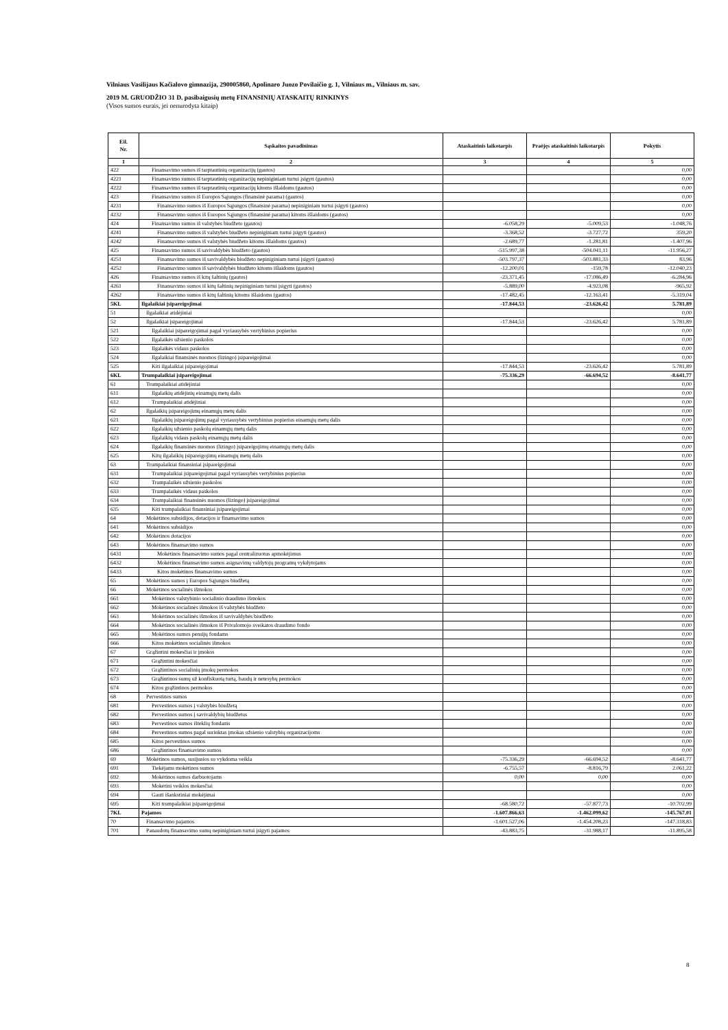Vilniaus Vasilijaus Kačialovo gimnazija, 290005860, Apolinaro Juozo Povilaičio g. 1, Vilniaus m., Vilniaus m. sav.
2019 M. GRUODŽIO 31 D. pasibaigusių metų FINANSINIŲ ATASKAITŲ RINKINYS
(Visos sumos eurais, jei nenurodyta kitaip)
| Eil. Nr. | Sąskaitos pavadinimas | Ataskaitinis laikotarpis | Praėjęs ataskaitinis laikotarpis | Pokytis |
| --- | --- | --- | --- | --- |
| 1 | 2 | 3 | 4 | 5 |
| 422 | Finansavimo sumos iš tarptautinių organizacijų (gautos) | | | 0,00 |
| 4221 | Finansavimo sumos iš tarptautinių organizacijų nepiniginiam turtui įsigyti (gautos) | | | 0,00 |
| 4222 | Finansavimo sumos iš tarptautinių organizacijų kitoms išlaidoms (gautos) | | | 0,00 |
| 423 | Finansavimo sumos iš Europos Sąjungos (finansinė parama) (gautos) | | | 0,00 |
| 4231 | Finansavimo sumos iš Europos Sąjungos (finansinė parama) nepiniginiam turtui įsigyti (gautos) | | | 0,00 |
| 4232 | Finansavimo sumos iš Europos Sąjungos (finansinė parama) kitoms išlaidoms (gautos) | | | 0,00 |
| 424 | Finansavimo sumos iš valstybės biudžeto (gautos) | -6.058,29 | -5.009,53 | -1.048,76 |
| 4241 | Finansavimo sumos iš valstybės biudžeto nepiniginiam turtui įsigyti (gautos) | -3.368,52 | -3.727,72 | 359,20 |
| 4242 | Finansavimo sumos iš valstybės biudžeto kitoms išlaidoms (gautos) | -2.689,77 | -1.281,81 | -1.407,96 |
| 425 | Finansavimo sumos iš savivaldybės biudžeto (gautos) | -515.997,38 | -504.041,11 | -11.956,27 |
| 4251 | Finansavimo sumos iš savivaldybės biudžeto nepiniginiam turtui įsigyti (gautos) | -503.797,37 | -503.881,33 | 83,96 |
| 4252 | Finansavimo sumos iš savivaldybės biudžeto kitoms išlaidoms (gautos) | -12.200,01 | -159,78 | -12.040,23 |
| 426 | Finansavimo sumos iš kitų šaltinių (gautos) | -23.371,45 | -17.086,49 | -6.284,96 |
| 4261 | Finansavimo sumos iš kitų šaltinių nepiniginiam turtui įsigyti (gautos) | -5.889,00 | -4.923,08 | -965,92 |
| 4262 | Finansavimo sumos iš kitų šaltinių kitoms išlaidoms (gautos) | -17.482,45 | -12.163,41 | -5.319,04 |
| 5KL | Ilgalaikiai įsipareigojimai | -17.844,53 | -23.626,42 | 5.781,89 |
| 51 | Ilgalaikiai atidėjiniai | | | 0,00 |
| 52 | Ilgalaikiai įsipareigojimai | -17.844,53 | -23.626,42 | 5.781,89 |
| 521 | Ilgalaikiai įsipareigojimai pagal vyriausybės vertybinius popierius | | | 0,00 |
| 522 | Ilgalaikės užsienio paskolos | | | 0,00 |
| 523 | Ilgalaikės vidaus paskolos | | | 0,00 |
| 524 | Ilgalaikiai finansinės nuomos (lizingo) įsipareigojimai | | | 0,00 |
| 525 | Kiti ilgalaikiai įsipareigojimai | -17.844,53 | -23.626,42 | 5.781,89 |
| 6KL | Trumpalaikiai įsipareigojimai | -75.336,29 | -66.694,52 | -8.641,77 |
| 61 | Trumpalaikiai atidėjiniai | | | 0,00 |
| 611 | Ilgalaikių atidėjinių einamųjų metų dalis | | | 0,00 |
| 612 | Trumpalaikiai atidėjiniai | | | 0,00 |
| 62 | Ilgalaikių įsipareigojimų einamųjų metų dalis | | | 0,00 |
| 621 | Ilgalaikių įsipareigojimų pagal vyriausybės vertybinius popierius einamųjų metų dalis | | | 0,00 |
| 622 | Ilgalaikių užsienio paskolų einamųjų metų dalis | | | 0,00 |
| 623 | Ilgalaikių vidaus paskolų einamųjų metų dalis | | | 0,00 |
| 624 | Ilgalaikių finansinės nuomos (lizingo) įsipareigojimų einamųjų metų dalis | | | 0,00 |
| 625 | Kitų ilgalaikių įsipareigojimų einamųjų metų dalis | | | 0,00 |
| 63 | Trumpalaikiai finansiniai įsipareigojimai | | | 0,00 |
| 631 | Trumpalaikiai įsipareigojimai pagal vyriausybės vertybinius popierius | | | 0,00 |
| 632 | Trumpalaikės užsienio paskolos | | | 0,00 |
| 633 | Trumpalaikės vidaus paskolos | | | 0,00 |
| 634 | Trumpalaikiai finansinės nuomos (lizingo) įsipareigojimai | | | 0,00 |
| 635 | Kiti trumpalaikiai finansiniai įsipareigojimai | | | 0,00 |
| 64 | Mokėtinos subsidijos, dotacijos ir finansavimo sumos | | | 0,00 |
| 641 | Mokėtinos subsidijos | | | 0,00 |
| 642 | Mokėtinos dotacijos | | | 0,00 |
| 643 | Mokėtinos finansavimo sumos | | | 0,00 |
| 6431 | Mokėtinos finansavimo sumos pagal centralizuotus apmokėjimus | | | 0,00 |
| 6432 | Mokėtinos finansavimo sumos asignavimų valdytojų programų vykdytojams | | | 0,00 |
| 6433 | Kitos mokėtinos finansavimo sumos | | | 0,00 |
| 65 | Mokėtinos sumos į Europos Sąjungos biudžetą | | | 0,00 |
| 66 | Mokėtinos socialinės išmokos | | | 0,00 |
| 661 | Mokėtinos valstybinio socialinio draudimo išmokos | | | 0,00 |
| 662 | Mokėtinos socialinės išmokos iš valstybės biudžeto | | | 0,00 |
| 663 | Mokėtinos socialinės išmokos iš savivaldybės biudžeto | | | 0,00 |
| 664 | Mokėtinos socialinės išmokos iš Privalomojo sveikatos draudimo fondo | | | 0,00 |
| 665 | Mokėtinos sumos pensijų fondams | | | 0,00 |
| 666 | Kitos mokėtinos socialinės išmokos | | | 0,00 |
| 67 | Grąžintini mokesčiai ir įmokos | | | 0,00 |
| 671 | Grąžintini mokesčiai | | | 0,00 |
| 672 | Grąžintinos socialinių įmokų permokos | | | 0,00 |
| 673 | Grąžintinos sumų už konfiskuotą turtą, baudų ir netesybų permokos | | | 0,00 |
| 674 | Kitos grąžintinos permokos | | | 0,00 |
| 68 | Pervestinos sumos | | | 0,00 |
| 681 | Pervestinos sumos į valstybės biudžetą | | | 0,00 |
| 682 | Pervestinos sumos į savivaldybių biudžetus | | | 0,00 |
| 683 | Pervestinos sumos išteklių fondams | | | 0,00 |
| 684 | Pervestinos sumos pagal surinktas įmokas užsienio valstybių organizacijoms | | | 0,00 |
| 685 | Kitos pervestinos sumos | | | 0,00 |
| 686 | Grąžintinos finansavimo sumos | | | 0,00 |
| 69 | Mokėtinos sumos, susijusios su vykdoma veikla | -75.336,29 | -66.694,52 | -8.641,77 |
| 691 | Tiekėjams mokėtinos sumos | -6.755,57 | -8.816,79 | 2.061,22 |
| 692 | Mokėtinos sumos darbuotojams | 0,00 | 0,00 | 0,00 |
| 693 | Mokėtini veiklos mokesčiai | | | 0,00 |
| 694 | Gauti išankstiniai mokėjimai | | | 0,00 |
| 695 | Kiti trumpalaikiai įsipareigojimai | -68.580,72 | -57.877,73 | -10.702,99 |
| 7KL | Pajamos | -1.607.866,63 | -1.462.099,62 | -145.767,01 |
| 70 | Finansavimo pajamos | -1.601.527,06 | -1.454.208,23 | -147.318,83 |
| 701 | Panaudotų finansavimo sumų nepiniginiam turtui įsigyti pajamos | -43.883,75 | -31.988,17 | -11.895,58 |
8